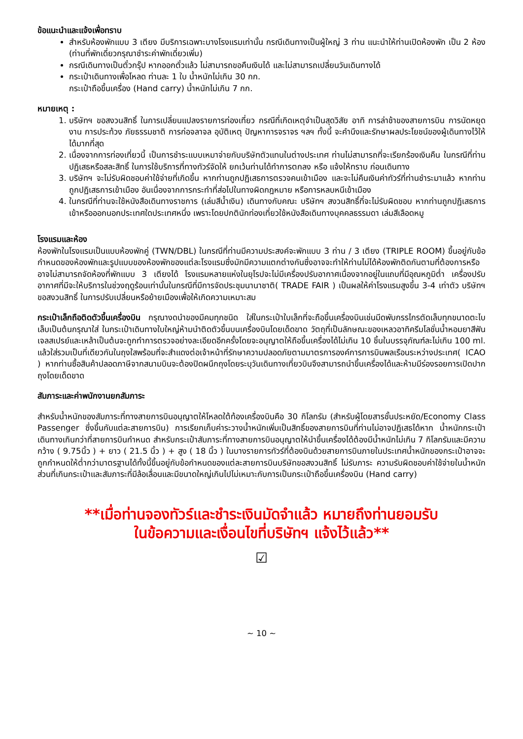ข้อแนะนำและแจ้งเพื่อทราบ
สำหรับห้องพักแบบ 3 เตียง มีบริการเฉพาะบางโรงแรมเท่านั้น กรณีเดินทางเป็นผู้ใหญ่ 3 ท่าน แนะนำให้ท่านเปิดห้องพัก เป็น 2 ห้อง (ท่านที่พักเดี่ยวกรุณาชำระค่าพักเดี่ยวเพิ่ม)
กรณีเดินทางเป็นตั๋วกรุ๊ป หากออกตั๋วแล้ว ไม่สามารถขอคืนเงินได้ และไม่สามารถเปลี่ยนวันเดินทางได้
กระเป๋าเดินทางเพื่อโหลด ท่านละ 1 ใบ น้ำหนักไม่เกิน 30 กก.
กระเป๋าถือขึ้นเครื่อง (Hand carry) น้ำหนักไม่เกิน 7 กก.
หมายเหตุ :
1. บริษัทฯ ขอสงวนสิทธิ์ ในการเปลี่ยนแปลงรายการท่องเที่ยว กรณีที่เกิดเหตุจำเป็นสุดวิสัย อาทิ การล่าช้าของสายการบิน การนัดหยุดงาน การประท้วง ภัยธรรมชาติ การก่อจลาจล อุบัติเหตุ ปัญหาการจราจร ฯลฯ ทั้งนี้ จะคำนึงและรักษาผลประโยชน์ของผู้เดินทางไว้ให้ได้มากที่สุด
2. เนื่องจากการท่องเที่ยวนี้ เป็นการชำระแบบเหมาจ่ายกับบริษัทตัวแทนในต่างประเทศ ท่านไม่สามารถที่จะเรียกร้องเงินคืน ในกรณีที่ท่านปฏิเสธหรือสละสิทธิ์ ในการใช้บริการที่ทางทัวร์จัดให้ ยกเว้นท่านได้ทำการตกลง หรือ แจ้งให้ทราบ ก่อนเดินทาง
3. บริษัทฯ จะไม่รับผิดชอบค่าใช้จ่ายที่เกิดขึ้น หากท่านถูกปฏิเสธการตรวจคนเข้าเมือง และจะไม่คืนเงินค่าทัวร์ที่ท่านชำระมาแล้ว หากท่านถูกปฏิเสธการเข้าเมือง อันเนื่องจากการกระทำที่ส่อไปในทางผิดกฎหมาย หรือการหลบหนีเข้าเมือง
4. ในกรณีที่ท่านจะใช้หนังสือเดินทางราชการ (เล่มสีน้ำเงิน) เดินทางกับคณะ บริษัทฯ สงวนสิทธิ์ที่จะไม่รับผิดชอบ หากท่านถูกปฏิเสธการเข้าหรือออกนอกประเทศใดประเทศหนึ่ง เพราะโดยปกตินักท่องเที่ยวใช้หนังสือเดินทางบุคคลธรรมดา เล่มสีเลือดหมู
โรงแรมและห้อง
ห้องพักในโรงแรมเป็นแบบห้องพักคู่ (TWN/DBL) ในกรณีที่ท่านมีความประสงค์จะพักแบบ 3 ท่าน / 3 เตียง (TRIPLE ROOM) ขึ้นอยู่กับข้อกำหนดของห้องพักและรูปแบบของห้องพักของแต่ละโรงแรมซึ่งมักมีความแตกต่างกันซึ่งอาจจะทำให้ท่านไม่ได้ห้องพักติดกันตามที่ต้องการหรือ อาจไม่สามารถจัดห้องที่พักแบบ 3 เตียงได้ โรงแรมหลายแห่งในยุโรปจะไม่มีเครื่องปรับอากาศเนื่องจากอยู่ในแถบที่มีอุณหภูมิต่ำ เครื่องปรับอากาศที่มีจะให้บริการในช่วงฤดูร้อนเท่านั้นในกรณีที่มีการจัดประชุมนานาชาติ( TRADE FAIR ) เป็นผลให้ค่าโรงแรมสูงขึ้น 3-4 เท่าตัว บริษัทฯขอสงวนสิทธิ์ ในการปรับเปลี่ยนหรือย้ายเมืองเพื่อให้เกิดความเหมาะสม
กระเป๋าเล็กถือติดตัวขึ้นเครื่องบิน กรุณางดนำของมีคมทุกชนิด ใส่ในกระเป๋าใบเล็กที่จะถือขึ้นเครื่องบินเช่นมีดพับกรรไกรตัดเล็บทุกขนาดตะไบเล็บเป็นต้นกรุณาใส่ ในกระเป๋าเดินทางใบใหญ่ห้ามนำติดตัวขึ้นบนเครื่องบินโดยเด็ดขาด วัตถุที่เป็นลักษณะของเหลวอาทิครีมโลชั่นน้ำหอมยาสีฟันเจลสเปรย์และเหล้าเป็นต้นจะถูกทำการตรวจอย่างละเอียดอีกครั้งโดยจะอนุญาตให้ถือขึ้นเครื่องได้ไม่เกิน 10 ชิ้นในบรรจุภัณฑ์ละไม่เกิน 100 ml. แล้วใส่รวมเป็นที่เดียวกันในถุงใสพร้อมที่จะสำแดงต่อเจ้าหน้าที่รักษาความปลอดภัยตามมาตรการองค์การการบินพลเรือนระหว่างประเทศ( ICAO ) หากท่านซื้อสินค้าปลอดภาษีจากสนามบินจะต้องปิดผนึกถุงโดยระบุวันเดินทางเที่ยวบินจึงสามารถนำขึ้นเครื่องได้และห้ามมีร่องรอยการเปิดปากถุงโดยเด็ดขาด
สัมภาระและค่าพนักงานยกสัมภาระ
สำหรับน้ำหนักของสัมภาระที่ทางสายการบินอนุญาตให้โหลดใต้ท้องเครื่องบินคือ 30 กิโลกรัม (สำหรับผู้โดยสารชั้นประหยัด/Economy Class Passenger ซึ่งขึ้นกับแต่ละสายการบิน) การเรียกเก็บค่าระวางน้ำหนักเพิ่มเป็นสิทธิ์ของสายการบินที่ท่านไม่อาจปฏิเสธได้หาก น้ำหนักกระเป๋าเดินทางเกินกว่าที่สายการบินกำหนด สำหรับกระเป๋าสัมภาระที่ทางสายการบินอนุญาตให้นำขึ้นเครื่องได้ต้องมีน้ำหนักไม่เกิน 7 กิโลกรัมและมีความกว้าง ( 9.75นิ้ว ) + ยาว ( 21.5 นิ้ว ) + สูง ( 18 นิ้ว ) ในบางรายการทัวร์ที่ต้องบินด้วยสายการบินภายในประเทศน้ำหนักของกระเป๋าอาจจะถูกกำหนดให้ต่ำกว่ามาตรฐานได้ทั้งนี้ขึ้นอยู่กับข้อกำหนดของแต่ละสายการบินบริษัทขอสงวนสิทธิ์ ไม่รับภาระ ความรับผิดชอบค่าใช้จ่ายในน้ำหนักส่วนที่เกินกระเป๋าและสัมภาระที่มีล้อเลื่อนและมีขนาดใหญ่เกินไปไม่เหมาะกับการเป็นกระเป๋าถือขึ้นเครื่องบิน (Hand carry)
**เมื่อท่านจองทัวร์และชำระเงินมัดจำแล้ว หมายถึงท่านยอมรับ
ในข้อความและเงื่อนไขที่บริษัทฯ แจ้งไว้แล้ว**
☑
~ 10 ~